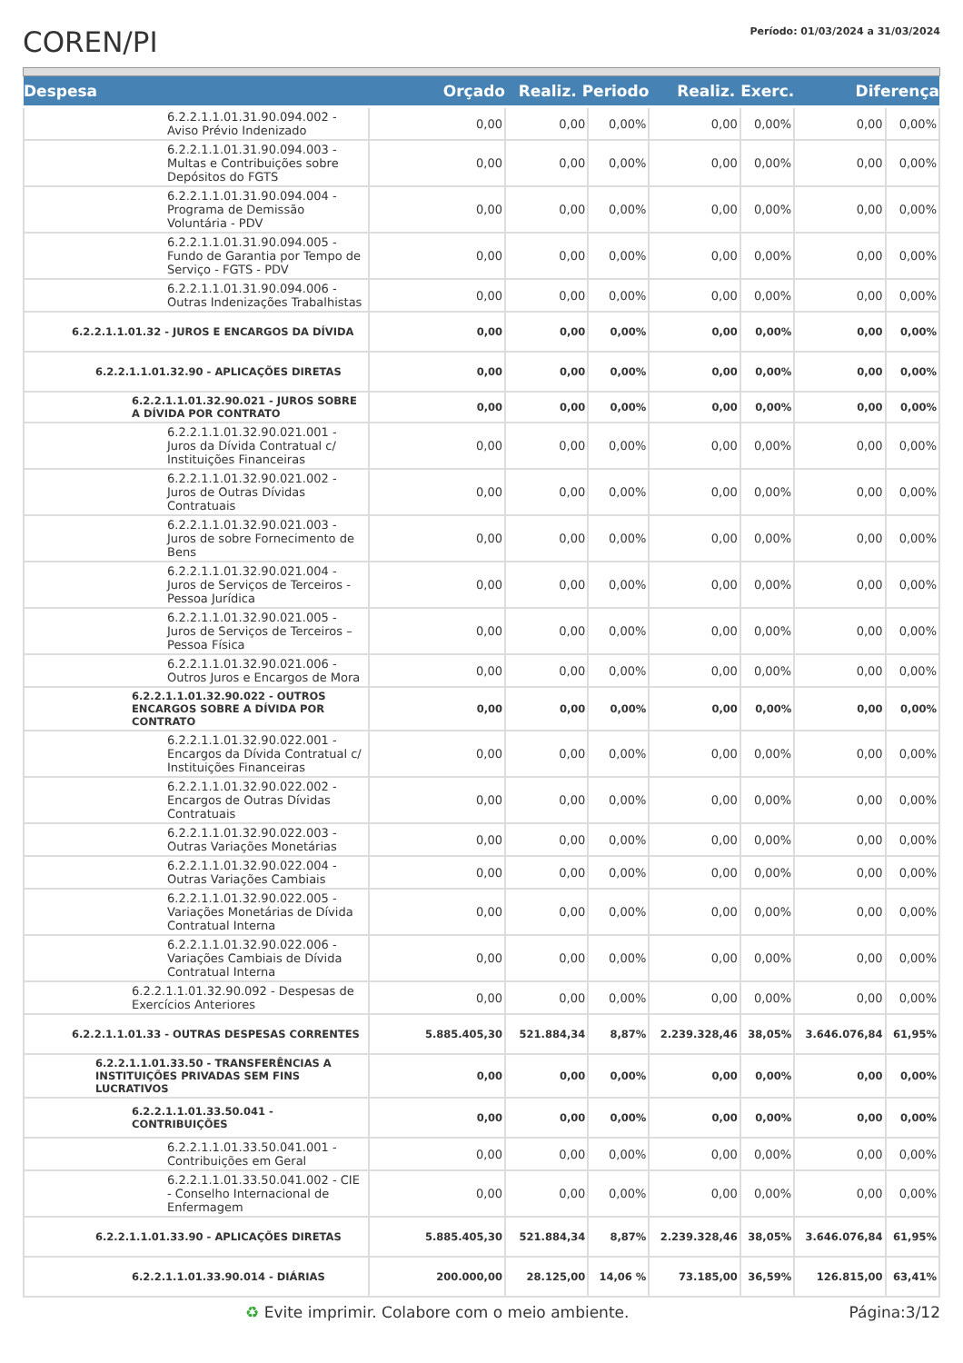COREN/PI
Período: 01/03/2024 a 31/03/2024
| Despesa | Orçado | Realiz. Periodo | | Realiz. Exerc. | | Diferença | |
| --- | --- | --- | --- | --- | --- | --- | --- |
| 6.2.2.1.1.01.31.90.094.002 - Aviso Prévio Indenizado | 0,00 | 0,00 | 0,00% | 0,00 | 0,00% | 0,00 | 0,00% |
| 6.2.2.1.1.01.31.90.094.003 - Multas e Contribuições sobre Depósitos do FGTS | 0,00 | 0,00 | 0,00% | 0,00 | 0,00% | 0,00 | 0,00% |
| 6.2.2.1.1.01.31.90.094.004 - Programa de Demissão Voluntária - PDV | 0,00 | 0,00 | 0,00% | 0,00 | 0,00% | 0,00 | 0,00% |
| 6.2.2.1.1.01.31.90.094.005 - Fundo de Garantia por Tempo de Serviço - FGTS - PDV | 0,00 | 0,00 | 0,00% | 0,00 | 0,00% | 0,00 | 0,00% |
| 6.2.2.1.1.01.31.90.094.006 - Outras Indenizações Trabalhistas | 0,00 | 0,00 | 0,00% | 0,00 | 0,00% | 0,00 | 0,00% |
| 6.2.2.1.1.01.32 - JUROS E ENCARGOS DA DÍVIDA | 0,00 | 0,00 | 0,00% | 0,00 | 0,00% | 0,00 | 0,00% |
| 6.2.2.1.1.01.32.90 - APLICAÇÕES DIRETAS | 0,00 | 0,00 | 0,00% | 0,00 | 0,00% | 0,00 | 0,00% |
| 6.2.2.1.1.01.32.90.021 - JUROS SOBRE A DÍVIDA POR CONTRATO | 0,00 | 0,00 | 0,00% | 0,00 | 0,00% | 0,00 | 0,00% |
| 6.2.2.1.1.01.32.90.021.001 - Juros da Dívida Contratual c/ Instituições Financeiras | 0,00 | 0,00 | 0,00% | 0,00 | 0,00% | 0,00 | 0,00% |
| 6.2.2.1.1.01.32.90.021.002 - Juros de Outras Dívidas Contratuais | 0,00 | 0,00 | 0,00% | 0,00 | 0,00% | 0,00 | 0,00% |
| 6.2.2.1.1.01.32.90.021.003 - Juros de sobre Fornecimento de Bens | 0,00 | 0,00 | 0,00% | 0,00 | 0,00% | 0,00 | 0,00% |
| 6.2.2.1.1.01.32.90.021.004 - Juros de Serviços de Terceiros - Pessoa Jurídica | 0,00 | 0,00 | 0,00% | 0,00 | 0,00% | 0,00 | 0,00% |
| 6.2.2.1.1.01.32.90.021.005 - Juros de Serviços de Terceiros – Pessoa Física | 0,00 | 0,00 | 0,00% | 0,00 | 0,00% | 0,00 | 0,00% |
| 6.2.2.1.1.01.32.90.021.006 - Outros Juros e Encargos de Mora | 0,00 | 0,00 | 0,00% | 0,00 | 0,00% | 0,00 | 0,00% |
| 6.2.2.1.1.01.32.90.022 - OUTROS ENCARGOS SOBRE A DÍVIDA POR CONTRATO | 0,00 | 0,00 | 0,00% | 0,00 | 0,00% | 0,00 | 0,00% |
| 6.2.2.1.1.01.32.90.022.001 - Encargos da Dívida Contratual c/ Instituições Financeiras | 0,00 | 0,00 | 0,00% | 0,00 | 0,00% | 0,00 | 0,00% |
| 6.2.2.1.1.01.32.90.022.002 - Encargos de Outras Dívidas Contratuais | 0,00 | 0,00 | 0,00% | 0,00 | 0,00% | 0,00 | 0,00% |
| 6.2.2.1.1.01.32.90.022.003 - Outras Variações Monetárias | 0,00 | 0,00 | 0,00% | 0,00 | 0,00% | 0,00 | 0,00% |
| 6.2.2.1.1.01.32.90.022.004 - Outras Variações Cambiais | 0,00 | 0,00 | 0,00% | 0,00 | 0,00% | 0,00 | 0,00% |
| 6.2.2.1.1.01.32.90.022.005 - Variações Monetárias de Dívida Contratual Interna | 0,00 | 0,00 | 0,00% | 0,00 | 0,00% | 0,00 | 0,00% |
| 6.2.2.1.1.01.32.90.022.006 - Variações Cambiais de Dívida Contratual Interna | 0,00 | 0,00 | 0,00% | 0,00 | 0,00% | 0,00 | 0,00% |
| 6.2.2.1.1.01.32.90.092 - Despesas de Exercícios Anteriores | 0,00 | 0,00 | 0,00% | 0,00 | 0,00% | 0,00 | 0,00% |
| 6.2.2.1.1.01.33 - OUTRAS DESPESAS CORRENTES | 5.885.405,30 | 521.884,34 | 8,87% | 2.239.328,46 | 38,05% | 3.646.076,84 | 61,95% |
| 6.2.2.1.1.01.33.50 - TRANSFERÊNCIAS A INSTITUIÇÕES PRIVADAS SEM FINS LUCRATIVOS | 0,00 | 0,00 | 0,00% | 0,00 | 0,00% | 0,00 | 0,00% |
| 6.2.2.1.1.01.33.50.041 - CONTRIBUIÇÕES | 0,00 | 0,00 | 0,00% | 0,00 | 0,00% | 0,00 | 0,00% |
| 6.2.2.1.1.01.33.50.041.001 - Contribuições em Geral | 0,00 | 0,00 | 0,00% | 0,00 | 0,00% | 0,00 | 0,00% |
| 6.2.2.1.1.01.33.50.041.002 - CIE - Conselho Internacional de Enfermagem | 0,00 | 0,00 | 0,00% | 0,00 | 0,00% | 0,00 | 0,00% |
| 6.2.2.1.1.01.33.90 - APLICAÇÕES DIRETAS | 5.885.405,30 | 521.884,34 | 8,87% | 2.239.328,46 | 38,05% | 3.646.076,84 | 61,95% |
| 6.2.2.1.1.01.33.90.014 - DIÁRIAS | 200.000,00 | 28.125,00 | 14,06 % | 73.185,00 | 36,59% | 126.815,00 | 63,41% |
♻ Evite imprimir. Colabore com o meio ambiente. Página:3/12